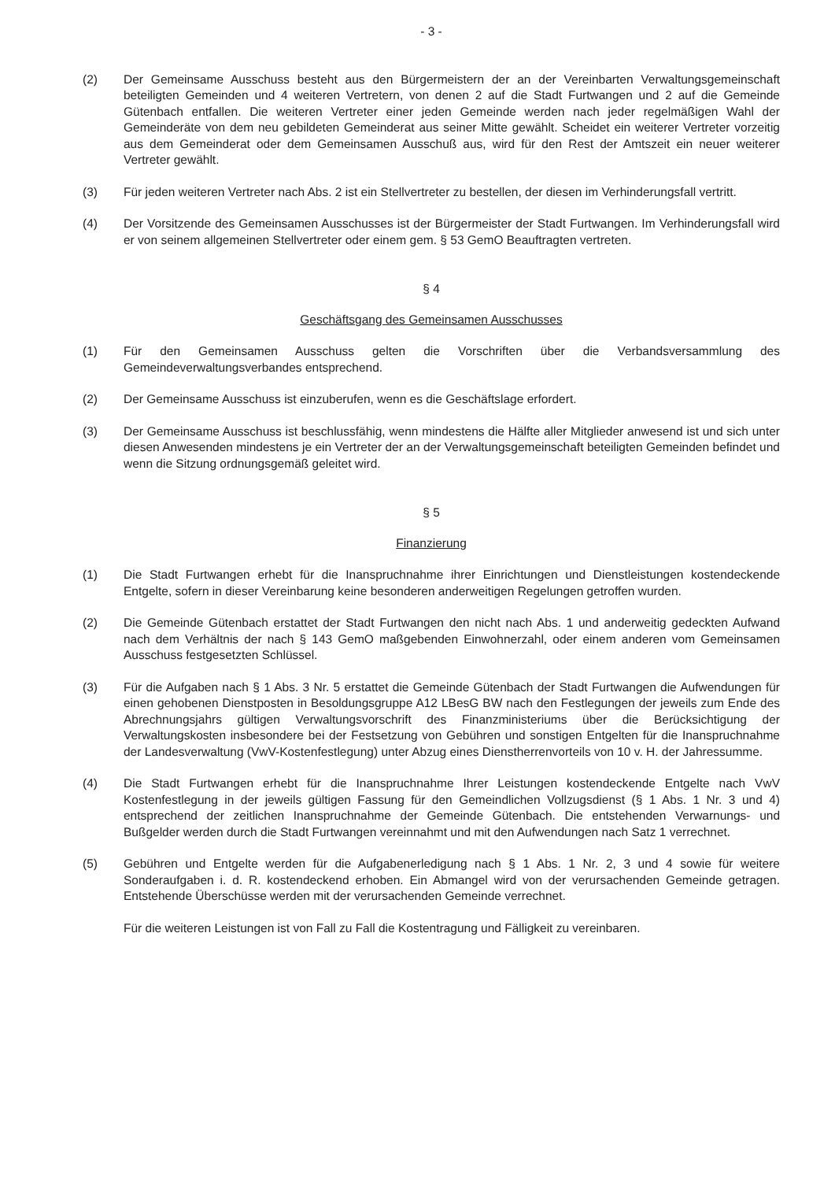- 3 -
(2) Der Gemeinsame Ausschuss besteht aus den Bürgermeistern der an der Vereinbarten Verwaltungsgemeinschaft beteiligten Gemeinden und 4 weiteren Vertretern, von denen 2 auf die Stadt Furtwangen und 2 auf die Gemeinde Gütenbach entfallen. Die weiteren Vertreter einer jeden Gemeinde werden nach jeder regelmäßigen Wahl der Gemeinderäte von dem neu gebildeten Gemeinderat aus seiner Mitte gewählt. Scheidet ein weiterer Vertreter vorzeitig aus dem Gemeinderat oder dem Gemeinsamen Ausschuß aus, wird für den Rest der Amtszeit ein neuer weiterer Vertreter gewählt.
(3) Für jeden weiteren Vertreter nach Abs. 2 ist ein Stellvertreter zu bestellen, der diesen im Verhinderungsfall vertritt.
(4) Der Vorsitzende des Gemeinsamen Ausschusses ist der Bürgermeister der Stadt Furtwangen. Im Verhinderungsfall wird er von seinem allgemeinen Stellvertreter oder einem gem. § 53 GemO Beauftragten vertreten.
§ 4
Geschäftsgang des Gemeinsamen Ausschusses
(1) Für den Gemeinsamen Ausschuss gelten die Vorschriften über die Verbandsversammlung des Gemeindeverwaltungsverbandes entsprechend.
(2) Der Gemeinsame Ausschuss ist einzuberufen, wenn es die Geschäftslage erfordert.
(3) Der Gemeinsame Ausschuss ist beschlussfähig, wenn mindestens die Hälfte aller Mitglieder anwesend ist und sich unter diesen Anwesenden mindestens je ein Vertreter der an der Verwaltungsgemeinschaft beteiligten Gemeinden befindet und wenn die Sitzung ordnungsgemäß geleitet wird.
§ 5
Finanzierung
(1) Die Stadt Furtwangen erhebt für die Inanspruchnahme ihrer Einrichtungen und Dienstleistungen kostendeckende Entgelte, sofern in dieser Vereinbarung keine besonderen anderweitigen Regelungen getroffen wurden.
(2) Die Gemeinde Gütenbach erstattet der Stadt Furtwangen den nicht nach Abs. 1 und anderweitig gedeckten Aufwand nach dem Verhältnis der nach § 143 GemO maßgebenden Einwohnerzahl, oder einem anderen vom Gemeinsamen Ausschuss festgesetzten Schlüssel.
(3) Für die Aufgaben nach § 1 Abs. 3 Nr. 5 erstattet die Gemeinde Gütenbach der Stadt Furtwangen die Aufwendungen für einen gehobenen Dienstposten in Besoldungsgruppe A12 LBesG BW nach den Festlegungen der jeweils zum Ende des Abrechnungsjahrs gültigen Verwaltungsvorschrift des Finanzministeriums über die Berücksichtigung der Verwaltungskosten insbesondere bei der Festsetzung von Gebühren und sonstigen Entgelten für die Inanspruchnahme der Landesverwaltung (VwV-Kostenfestlegung) unter Abzug eines Dienstherrenvorteils von 10 v. H. der Jahressumme.
(4) Die Stadt Furtwangen erhebt für die Inanspruchnahme Ihrer Leistungen kostendeckende Entgelte nach VwV Kostenfestlegung in der jeweils gültigen Fassung für den Gemeindlichen Vollzugsdienst (§ 1 Abs. 1 Nr. 3 und 4) entsprechend der zeitlichen Inanspruchnahme der Gemeinde Gütenbach. Die entstehenden Verwarnungs- und Bußgelder werden durch die Stadt Furtwangen vereinnahmt und mit den Aufwendungen nach Satz 1 verrechnet.
(5) Gebühren und Entgelte werden für die Aufgabenerledigung nach § 1 Abs. 1 Nr. 2, 3 und 4 sowie für weitere Sonderaufgaben i. d. R. kostendeckend erhoben. Ein Abmangel wird von der verursachenden Gemeinde getragen. Entstehende Überschüsse werden mit der verursachenden Gemeinde verrechnet.
Für die weiteren Leistungen ist von Fall zu Fall die Kostentragung und Fälligkeit zu vereinbaren.